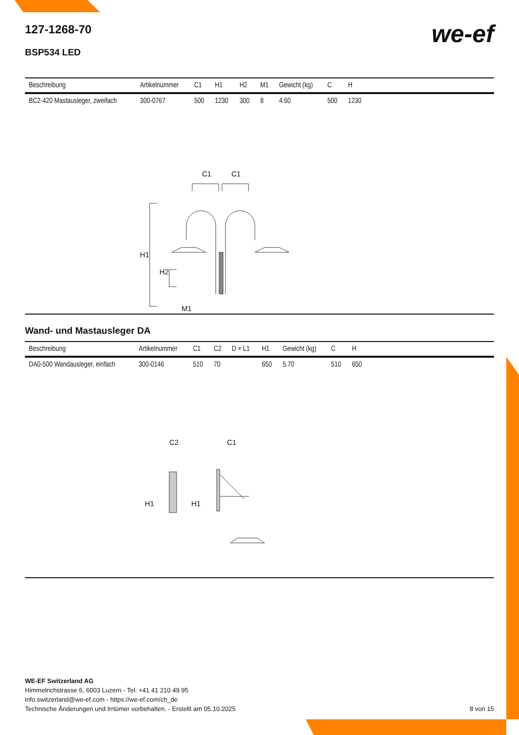127-1268-70
we-ef
BSP534 LED
| Beschreibung | Artikelnummer | C1 | H1 | H2 | M1 | Gewicht (kg) | C | H | |
| --- | --- | --- | --- | --- | --- | --- | --- | --- | --- |
| BC2-420 Mastausleger, zweifach | 300-0767 | 500 | 1230 | 300 | 8 | 4.60 | 500 | 1230 | |
C1
C1
H1
H2
M1
Wand- und Mastausleger DA
| Beschreibung | Artikelnummer | C1 | C2 | D × L1 | H1 | Gewicht (kg) | C | H | |
| --- | --- | --- | --- | --- | --- | --- | --- | --- | --- |
| DA0-500 Wandausleger, einfach | 300-0146 | 510 | 70 | | 650 | 5.70 | 510 | 650 | |
C2
C1
H1
H1
WE-EF Switzerland AG
Himmelrichstrasse 6, 6003 Luzern - Tel: +41 41 210 49 95
info.switzerland@we-ef.com - https://we-ef.com/ch_de
Technische Änderungen und Irrtümer vorbehalten. - Erstellt am 05.10.2025 8 von 15